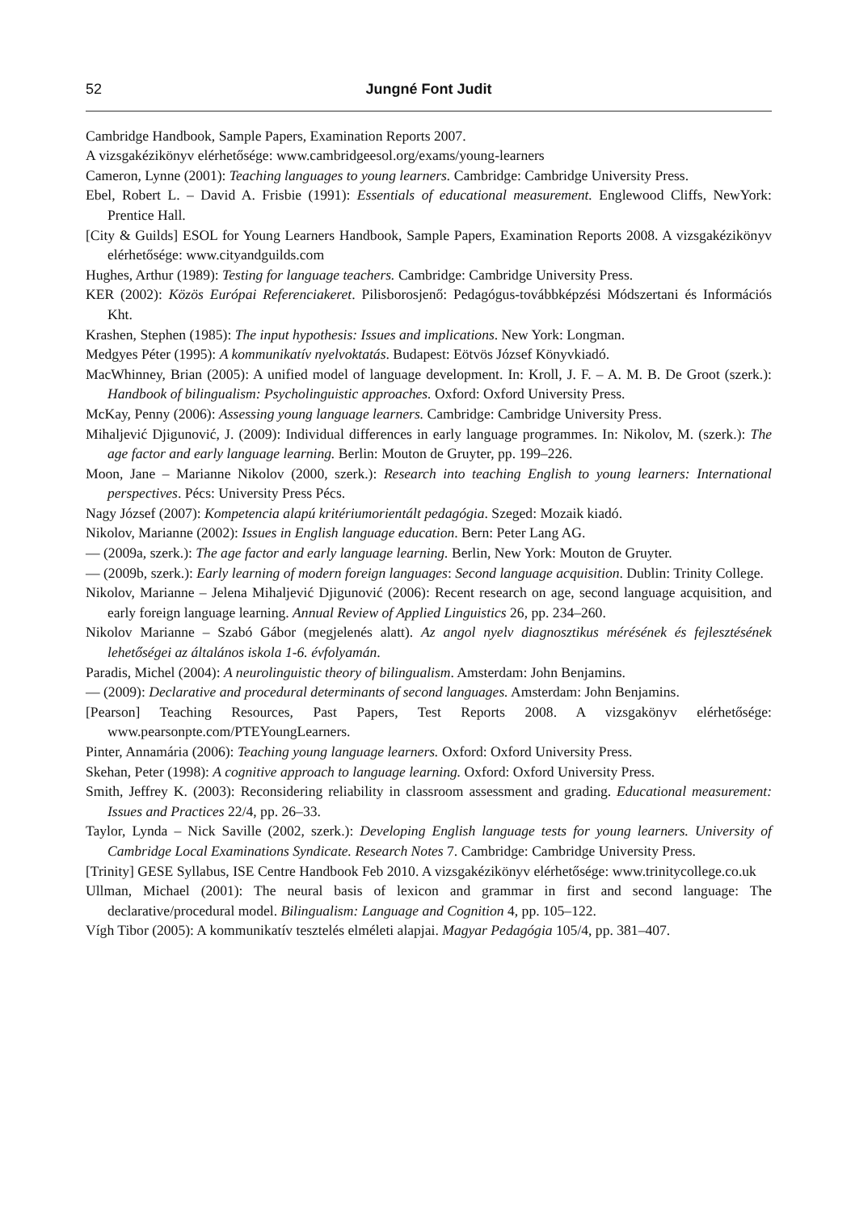52 Jungné Font Judit
Cambridge Handbook, Sample Papers, Examination Reports 2007.
A vizsgakézikönyv elérhetősége: www.cambridgeesol.org/exams/young-learners
Cameron, Lynne (2001): Teaching languages to young learners. Cambridge: Cambridge University Press.
Ebel, Robert L. – David A. Frisbie (1991): Essentials of educational measurement. Englewood Cliffs, NewYork: Prentice Hall.
[City & Guilds] ESOL for Young Learners Handbook, Sample Papers, Examination Reports 2008. A vizsgakézikönyv elérhetősége: www.cityandguilds.com
Hughes, Arthur (1989): Testing for language teachers. Cambridge: Cambridge University Press.
KER (2002): Közös Európai Referenciakeret. Pilisborosjenő: Pedagógus-továbbképzési Módszertani és Információs Kht.
Krashen, Stephen (1985): The input hypothesis: Issues and implications. New York: Longman.
Medgyes Péter (1995): A kommunikatív nyelvoktatás. Budapest: Eötvös József Könyvkiadó.
MacWhinney, Brian (2005): A unified model of language development. In: Kroll, J. F. – A. M. B. De Groot (szerk.): Handbook of bilingualism: Psycholinguistic approaches. Oxford: Oxford University Press.
McKay, Penny (2006): Assessing young language learners. Cambridge: Cambridge University Press.
Mihaljević Djigunović, J. (2009): Individual differences in early language programmes. In: Nikolov, M. (szerk.): The age factor and early language learning. Berlin: Mouton de Gruyter, pp. 199–226.
Moon, Jane – Marianne Nikolov (2000, szerk.): Research into teaching English to young learners: International perspectives. Pécs: University Press Pécs.
Nagy József (2007): Kompetencia alapú kritériumorientált pedagógia. Szeged: Mozaik kiadó.
Nikolov, Marianne (2002): Issues in English language education. Bern: Peter Lang AG.
— (2009a, szerk.): The age factor and early language learning. Berlin, New York: Mouton de Gruyter.
— (2009b, szerk.): Early learning of modern foreign languages: Second language acquisition. Dublin: Trinity College.
Nikolov, Marianne – Jelena Mihaljević Djigunović (2006): Recent research on age, second language acquisition, and early foreign language learning. Annual Review of Applied Linguistics 26, pp. 234–260.
Nikolov Marianne – Szabó Gábor (megjelenés alatt). Az angol nyelv diagnosztikus mérésének és fejlesztésének lehetőségei az általános iskola 1-6. évfolyamán.
Paradis, Michel (2004): A neurolinguistic theory of bilingualism. Amsterdam: John Benjamins.
— (2009): Declarative and procedural determinants of second languages. Amsterdam: John Benjamins.
[Pearson] Teaching Resources, Past Papers, Test Reports 2008. A vizsgakönyv elérhetősége: www.pearsonpte.com/PTEYoungLearners.
Pinter, Annamária (2006): Teaching young language learners. Oxford: Oxford University Press.
Skehan, Peter (1998): A cognitive approach to language learning. Oxford: Oxford University Press.
Smith, Jeffrey K. (2003): Reconsidering reliability in classroom assessment and grading. Educational measurement: Issues and Practices 22/4, pp. 26–33.
Taylor, Lynda – Nick Saville (2002, szerk.): Developing English language tests for young learners. University of Cambridge Local Examinations Syndicate. Research Notes 7. Cambridge: Cambridge University Press.
[Trinity] GESE Syllabus, ISE Centre Handbook Feb 2010. A vizsgakézikönyv elérhetősége: www.trinitycollege.co.uk
Ullman, Michael (2001): The neural basis of lexicon and grammar in first and second language: The declarative/procedural model. Bilingualism: Language and Cognition 4, pp. 105–122.
Vígh Tibor (2005): A kommunikatív tesztelés elméleti alapjai. Magyar Pedagógia 105/4, pp. 381–407.